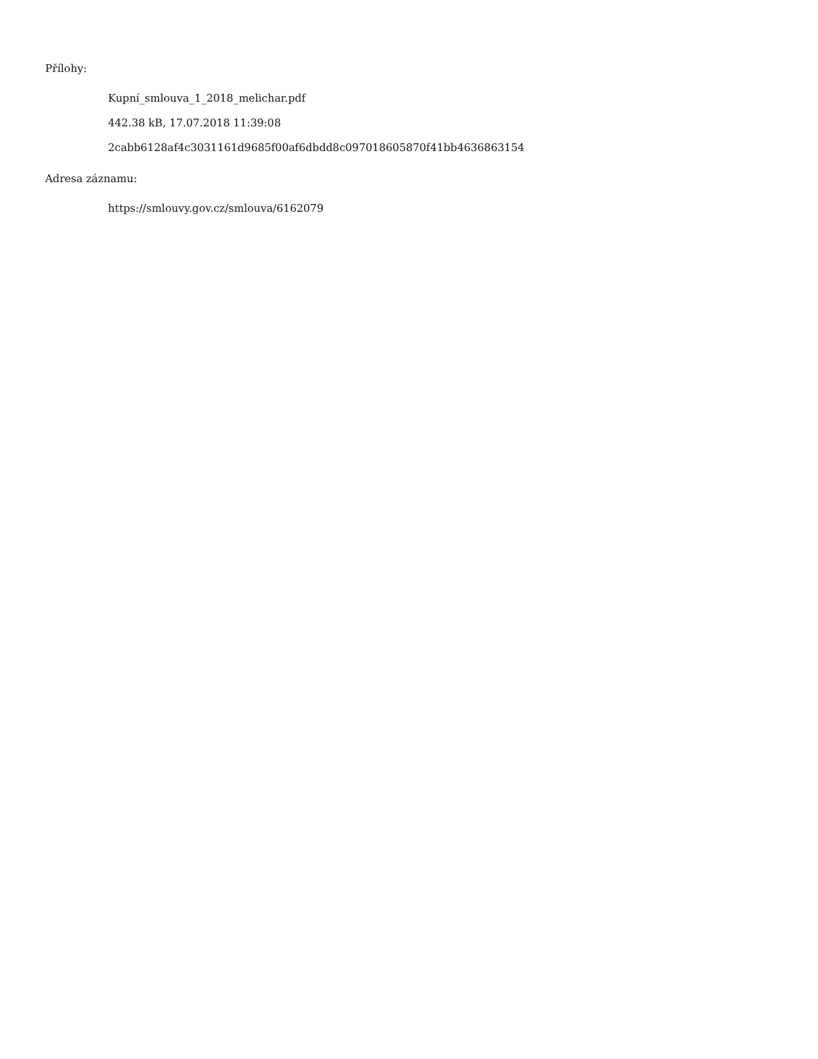Přílohy:
Kupní_smlouva_1_2018_melichar.pdf
442.38 kB, 17.07.2018 11:39:08
2cabb6128af4c3031161d9685f00af6dbdd8c097018605870f41bb4636863154
Adresa záznamu:
https://smlouvy.gov.cz/smlouva/6162079